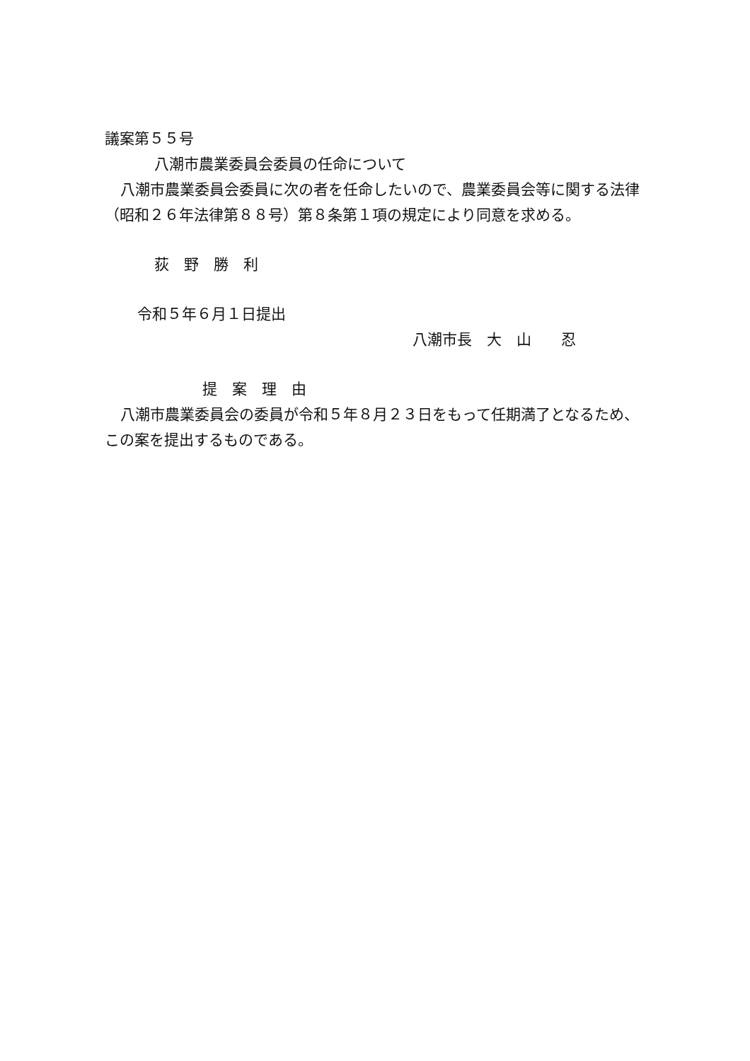議案第５５号
八潮市農業委員会委員の任命について
八潮市農業委員会委員に次の者を任命したいので、農業委員会等に関する法律（昭和２６年法律第８８号）第８条第１項の規定により同意を求める。
荻　野　勝　利
令和５年６月１日提出
八潮市長　大　山　　忍
提　案　理　由
八潮市農業委員会の委員が令和５年８月２３日をもって任期満了となるため、この案を提出するものである。